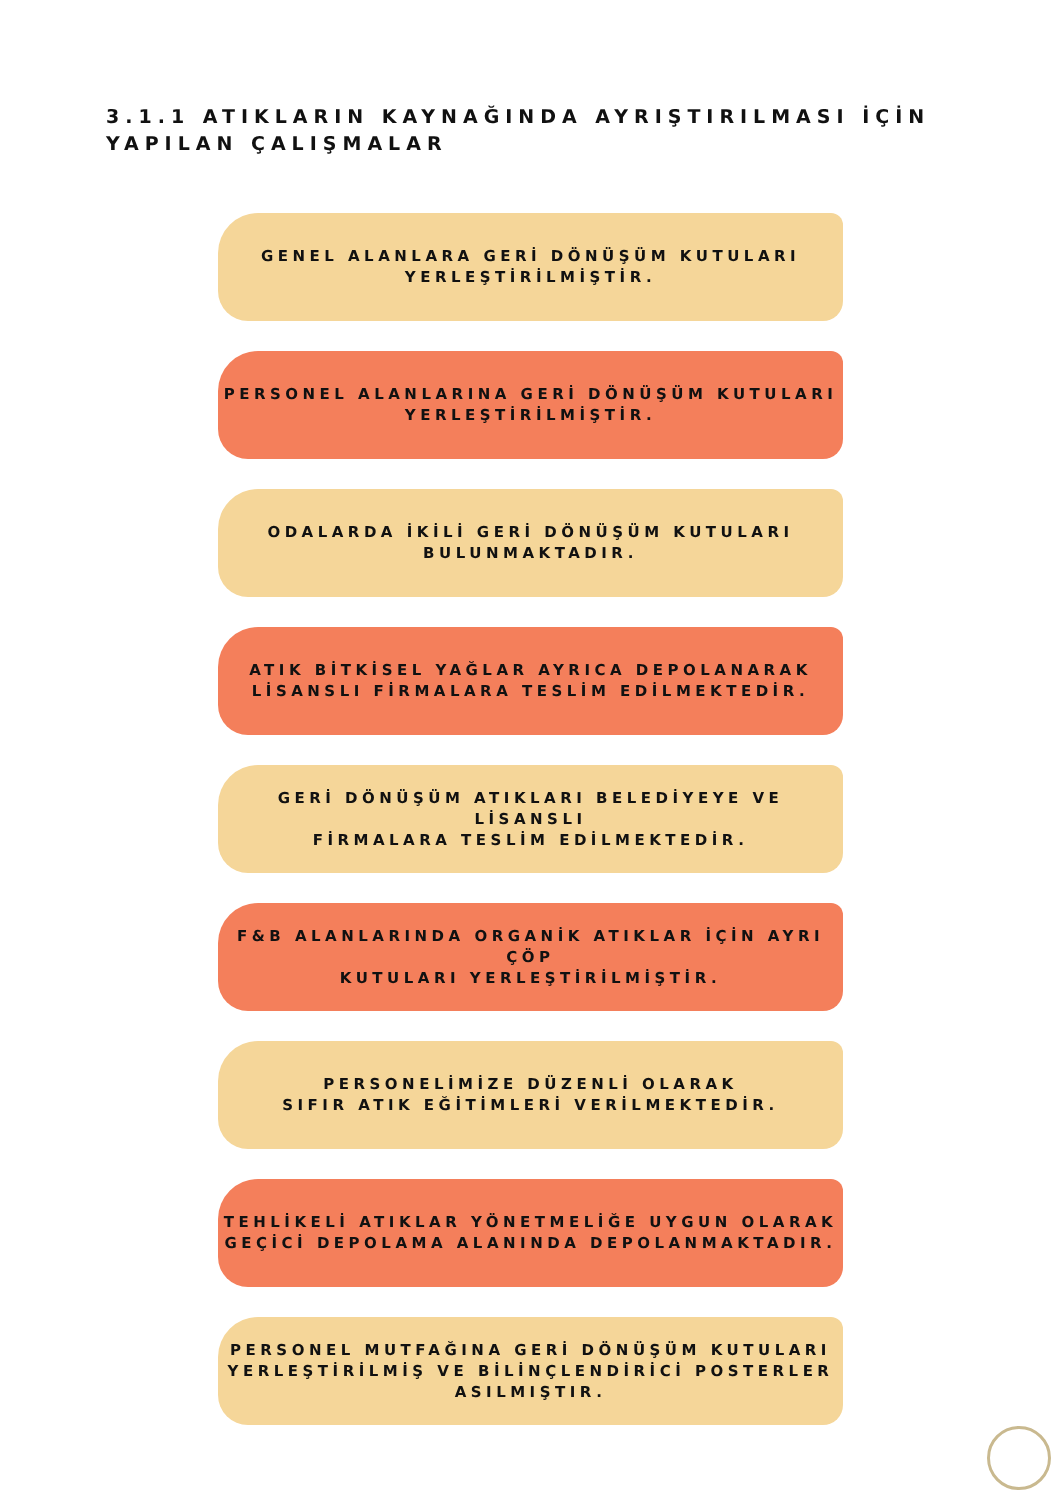3.1.1 ATIKLARIN KAYNAĞINDA AYRIŞTIRILMASI İÇİN
YAPILAN ÇALIŞMALAR
GENEL ALANLARA GERİ DÖNÜŞÜM KUTULARI
YERLEŞTİRİLMİŞTİR.
PERSONEL ALANLARINA GERİ DÖNÜŞÜM KUTULARI
YERLEŞTİRİLMİŞTİR.
ODALARDA İKİLİ GERİ DÖNÜŞÜM KUTULARI
BULUNMAKTADIR.
ATIK BİTKİSEL YAĞLAR AYRICA DEPOLANARAK
LİSANSLI FİRMALARA TESLİM EDİLMEKTEDİR.
GERİ DÖNÜŞÜM ATIKLARI BELEDİYEYE VE LİSANSLI
FİRMALARA TESLİM EDİLMEKTEDİR.
F&B ALANLARINDA ORGANİK ATIKLAR İÇİN AYRI ÇÖP
KUTULARI YERLEŞTİRİLMİŞTİR.
PERSONELİMİZE DÜZENLİ OLARAK
SIFIR ATIK EĞİTİMLERİ VERİLMEKTEDİR.
TEHLİKELİ ATIKLAR YÖNETMELİĞE UYGUN OLARAK
GEÇİCİ DEPOLAMA ALANINDA DEPOLANMAKTADIR.
PERSONEL MUTFAĞINA GERİ DÖNÜŞÜM KUTULARI
YERLEŞTİRİLMİŞ VE BİLİNÇLENDİRİCİ POSTERLER
ASILMIŞTIR.